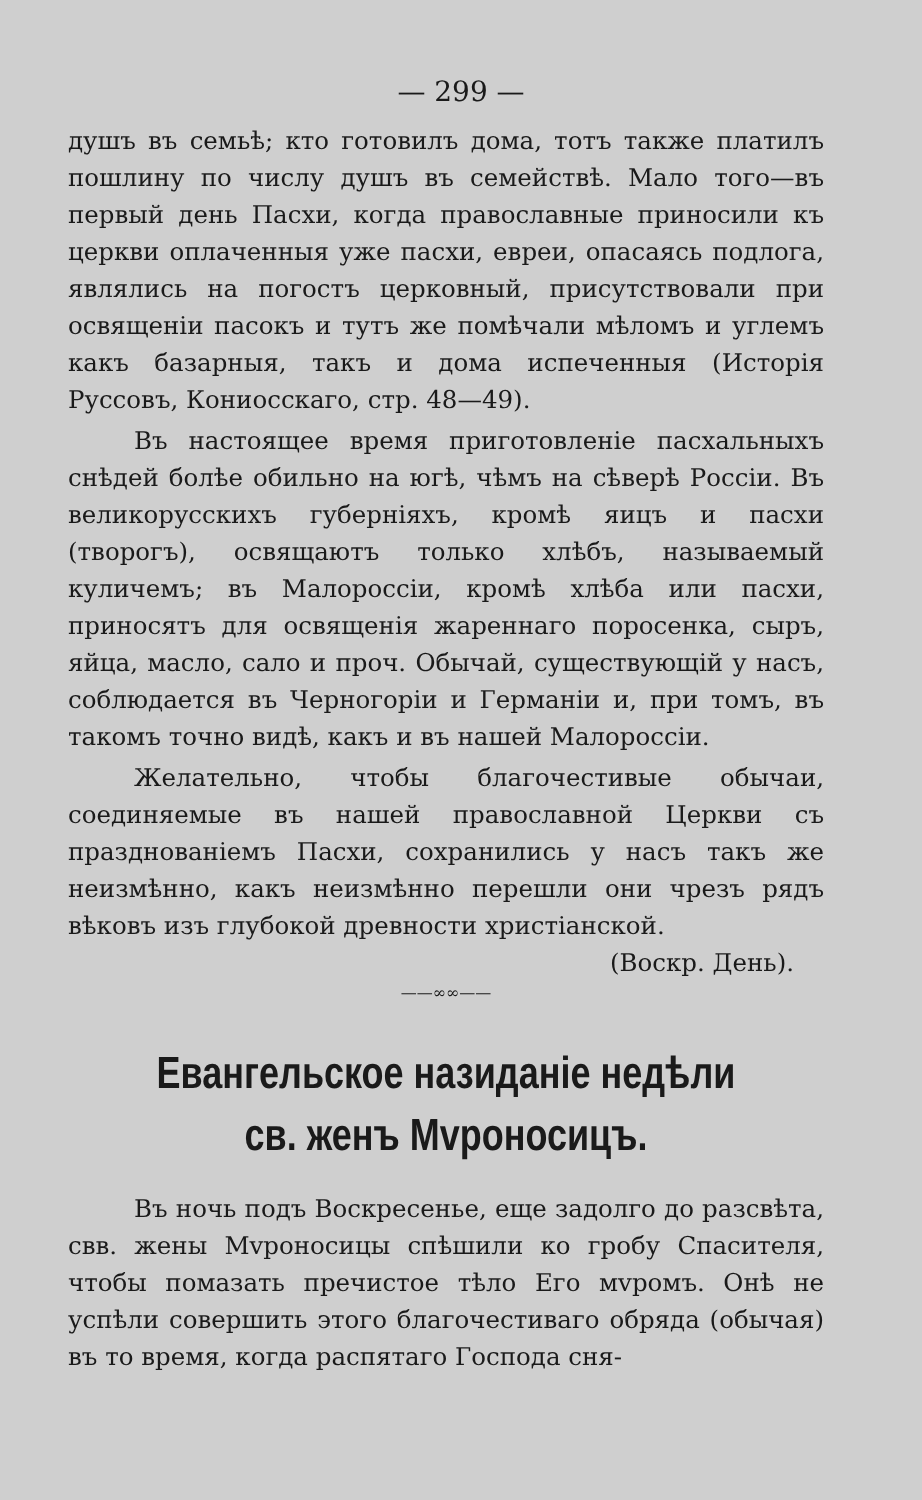— 299 —
душъ въ семьѣ; кто готовилъ дома, тотъ также платилъ пошлину по числу душъ въ семействѣ. Мало того—въ первый день Пасхи, когда православные приносили къ церкви оплаченныя уже пасхи, евреи, опасаясь подлога, являлись на погостъ церковный, присутствовали при освященіи пасокъ и тутъ же помѣчали мѣломъ и углемъ какъ базарныя, такъ и дома испеченныя (Исторія Руссовъ, Кониосскаго, стр. 48—49).
Въ настоящее время приготовленіе пасхальныхъ снѣдей болѣе обильно на югѣ, чѣмъ на сѣверѣ Россіи. Въ великорусскихъ губерніяхъ, кромѣ яицъ и пасхи (творогъ), освящаютъ только хлѣбъ, называемый куличемъ; въ Малороссіи, кромѣ хлѣба или пасхи, приносятъ для освященія жареннаго поросенка, сыръ, яйца, масло, сало и проч. Обычай, существующій у насъ, соблюдается въ Черногоріи и Германіи и, при томъ, въ такомъ точно видѣ, какъ и въ нашей Малороссіи.
Желательно, чтобы благочестивые обычаи, соединяемые въ нашей православной Церкви съ празднованіемъ Пасхи, сохранились у насъ такъ же неизмѣнно, какъ неизмѣнно перешли они чрезъ рядъ вѣковъ изъ глубокой древности христіанской.
(Воскр. День).
——∞∞——
Евангельское назиданіе недѣли св. женъ Мvроносицъ.
Въ ночь подъ Воскресенье, еще задолго до разсвѣта, свв. жены Мvроносицы спѣшили ко гробу Спасителя, чтобы помазать пречистое тѣло Его мvромъ. Онѣ не успѣли совершить этого благочестиваго обряда (обычая) въ то время, когда распятаго Господа сня-